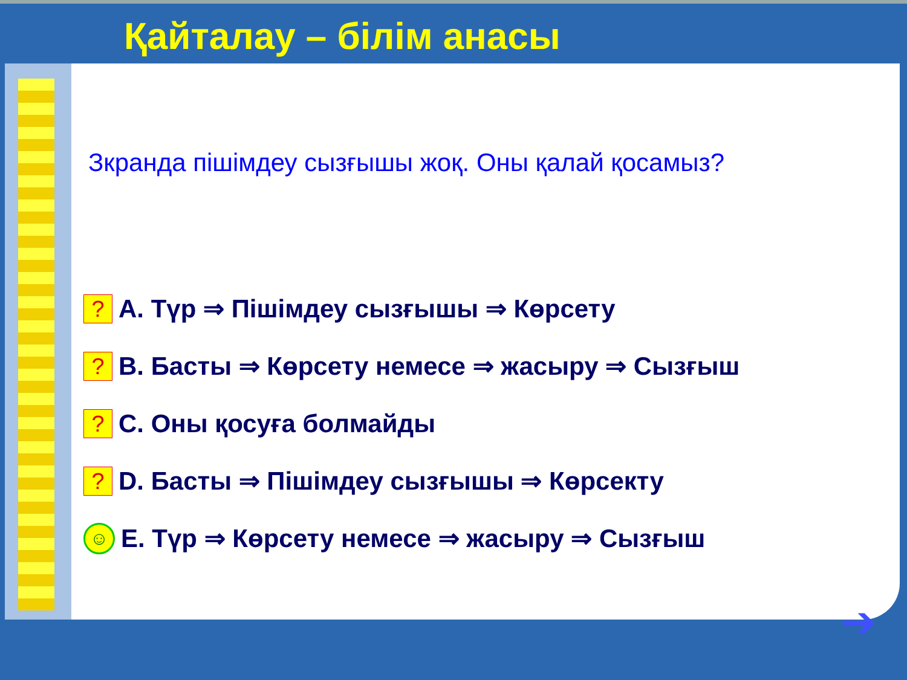Қайталау – білім анасы
Зкранда пішімдеу сызғышы жоқ. Оны қалай қосамыз?
?
A. Түр ⇒ Пішімдеу сызғышы ⇒ Көрсету
?
B. Басты ⇒ Көрсету немесе ⇒ жасыру ⇒ Сызғыш
?
C. Оны қосуға болмайды
?
D. Басты ⇒ Пішімдеу сызғышы ⇒ Көрсекту
☺
E. Түр ⇒ Көрсету немесе ⇒ жасыру ⇒ Сызғыш
➔